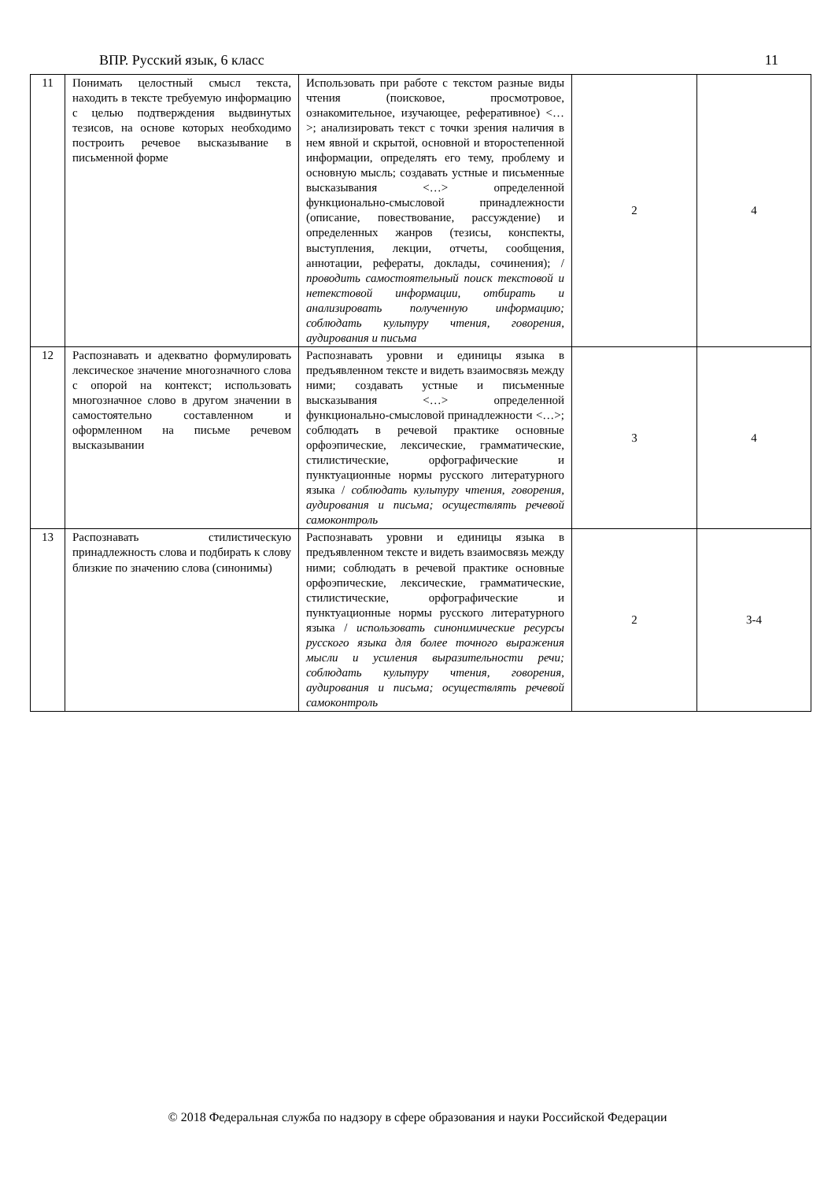ВПР. Русский язык, 6 класс 11
| 11 | Понимать целостный смысл текста, находить в тексте требуемую информацию с целью подтверждения выдвинутых тезисов, на основе которых необходимо построить речевое высказывание в письменной форме | Использовать при работе с текстом разные виды чтения (поисковое, просмотровое, ознакомительное, изучающее, реферативное) <…>; анализировать текст с точки зрения наличия в нем явной и скрытой, основной и второстепенной информации, определять его тему, проблему и основную мысль; создавать устные и письменные высказывания <…> определенной функционально-смысловой принадлежности (описание, повествование, рассуждение) и определенных жанров (тезисы, конспекты, выступления, лекции, отчеты, сообщения, аннотации, рефераты, доклады, сочинения); / проводить самостоятельный поиск текстовой и нетекстовой информации, отбирать и анализировать полученную информацию; соблюдать культуру чтения, говорения, аудирования и письма | 2 | 4 |
| 12 | Распознавать и адекватно формулировать лексическое значение многозначного слова с опорой на контекст; использовать многозначное слово в другом значении в самостоятельно составленном и оформленном на письме речевом высказывании | Распознавать уровни и единицы языка в предъявленном тексте и видеть взаимосвязь между ними; создавать устные и письменные высказывания <…> определенной функционально-смысловой принадлежности <…>; соблюдать в речевой практике основные орфоэпические, лексические, грамматические, стилистические, орфографические и пунктуационные нормы русского литературного языка / соблюдать культуру чтения, говорения, аудирования и письма; осуществлять речевой самоконтроль | 3 | 4 |
| 13 | Распознавать стилистическую принадлежность слова и подбирать к слову близкие по значению слова (синонимы) | Распознавать уровни и единицы языка в предъявленном тексте и видеть взаимосвязь между ними; соблюдать в речевой практике основные орфоэпические, лексические, грамматические, стилистические, орфографические и пунктуационные нормы русского литературного языка / использовать синонимические ресурсы русского языка для более точного выражения мысли и усиления выразительности речи; соблюдать культуру чтения, говорения, аудирования и письма; осуществлять речевой самоконтроль | 2 | 3-4 |
© 2018 Федеральная служба по надзору в сфере образования и науки Российской Федерации